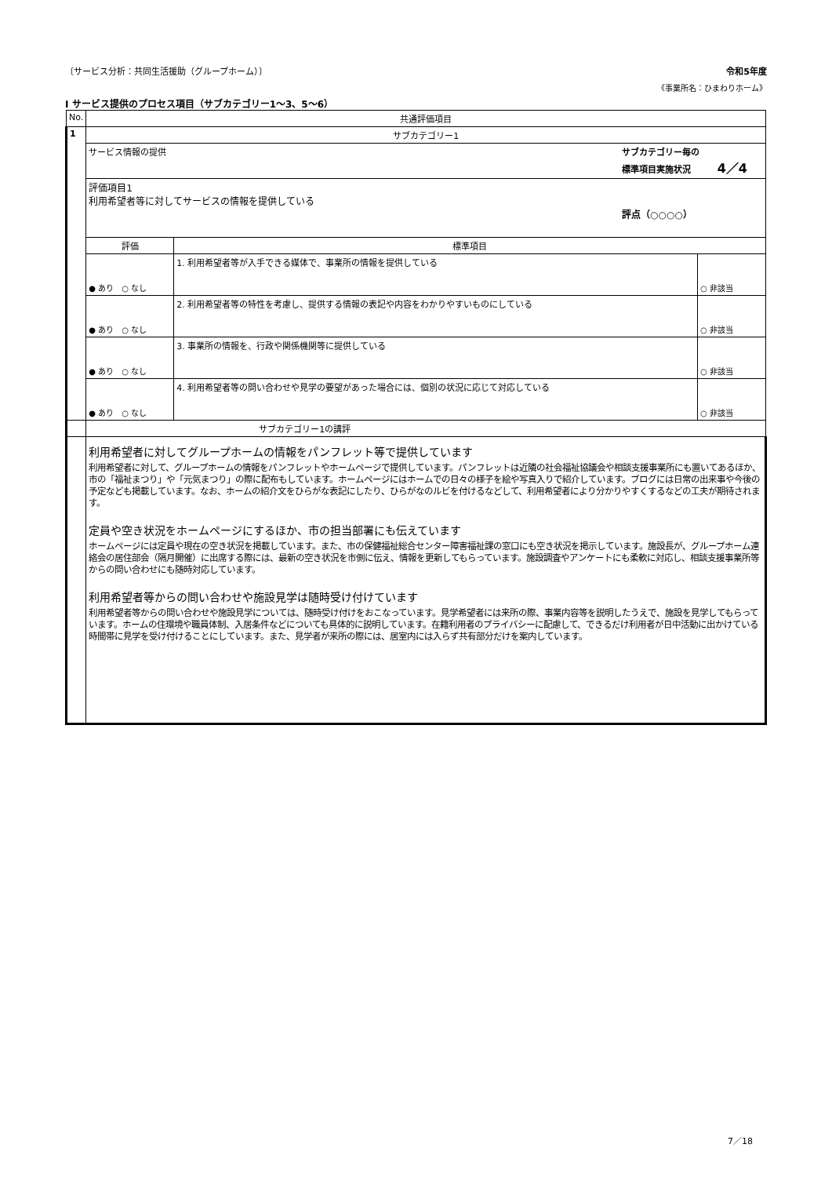〔サービス分析：共同生活援助（グループホーム）〕 令和5年度
《事業所名：ひまわりホーム》
Ⅰ サービス提供のプロセス項目（サブカテゴリー1～3、5～6）
| No. | 共通評価項目 | | |
| --- | --- | --- | --- |
| 1 | サブカテゴリー1 | | |
| | サービス情報の提供 サブカテゴリー毎の 標準項目実施状況 4／4 | | |
| | 評価項目1 利用希望者等に対してサービスの情報を提供している 評点（○○○○） | | |
| | 評価 | 標準項目 | |
| | ● あり ○ なし | 1. 利用希望者等が入手できる媒体で、事業所の情報を提供している | ○ 非該当 |
| | ● あり ○ なし | 2. 利用希望者等の特性を考慮し、提供する情報の表記や内容をわかりやすいものにしている | ○ 非該当 |
| | ● あり ○ なし | 3. 事業所の情報を、行政や関係機関等に提供している | ○ 非該当 |
| | ● あり ○ なし | 4. 利用希望者等の問い合わせや見学の要望があった場合には、個別の状況に応じて対応している | ○ 非該当 |
| | サブカテゴリー1の講評 | | |
| | 利用希望者に対してグループホームの情報をパンフレット等で提供しています 利用希望者に対して、グループホームの情報をパンフレットやホームページで提供しています。パンフレットは近隣の社会福祉協議会や相談支援事業所にも置いてあるほか、市の「福祉まつり」や「元気まつり」の際に配布もしています。ホームページにはホームでの日々の様子を絵や写真入りで紹介しています。ブログには日常の出来事や今後の予定なども掲載しています。なお、ホームの紹介文をひらがな表記にしたり、ひらがなのルビを付けるなどして、利用希望者により分かりやすくするなどの工夫が期待されます。 定員や空き状況をホームページにするほか、市の担当部署にも伝えています ホームページには定員や現在の空き状況を掲載しています。また、市の保健福祉総合センター障害福祉課の窓口にも空き状況を掲示しています。施設長が、グループホーム連絡会の居住部会（隔月開催）に出席する際には、最新の空き状況を市側に伝え、情報を更新してもらっています。施設調査やアンケートにも柔軟に対応し、相談支援事業所等からの問い合わせにも随時対応しています。 利用希望者等からの問い合わせや施設見学は随時受け付けています 利用希望者等からの問い合わせや施設見学については、随時受け付けをおこなっています。見学希望者には来所の際、事業内容等を説明したうえで、施設を見学してもらっています。ホームの住環境や職員体制、入居条件などについても具体的に説明しています。在籍利用者のプライバシーに配慮して、できるだけ利用者が日中活動に出かけている時間帯に見学を受け付けることにしています。また、見学者が来所の際には、居室内には入らず共有部分だけを案内しています。 | | |
7／18